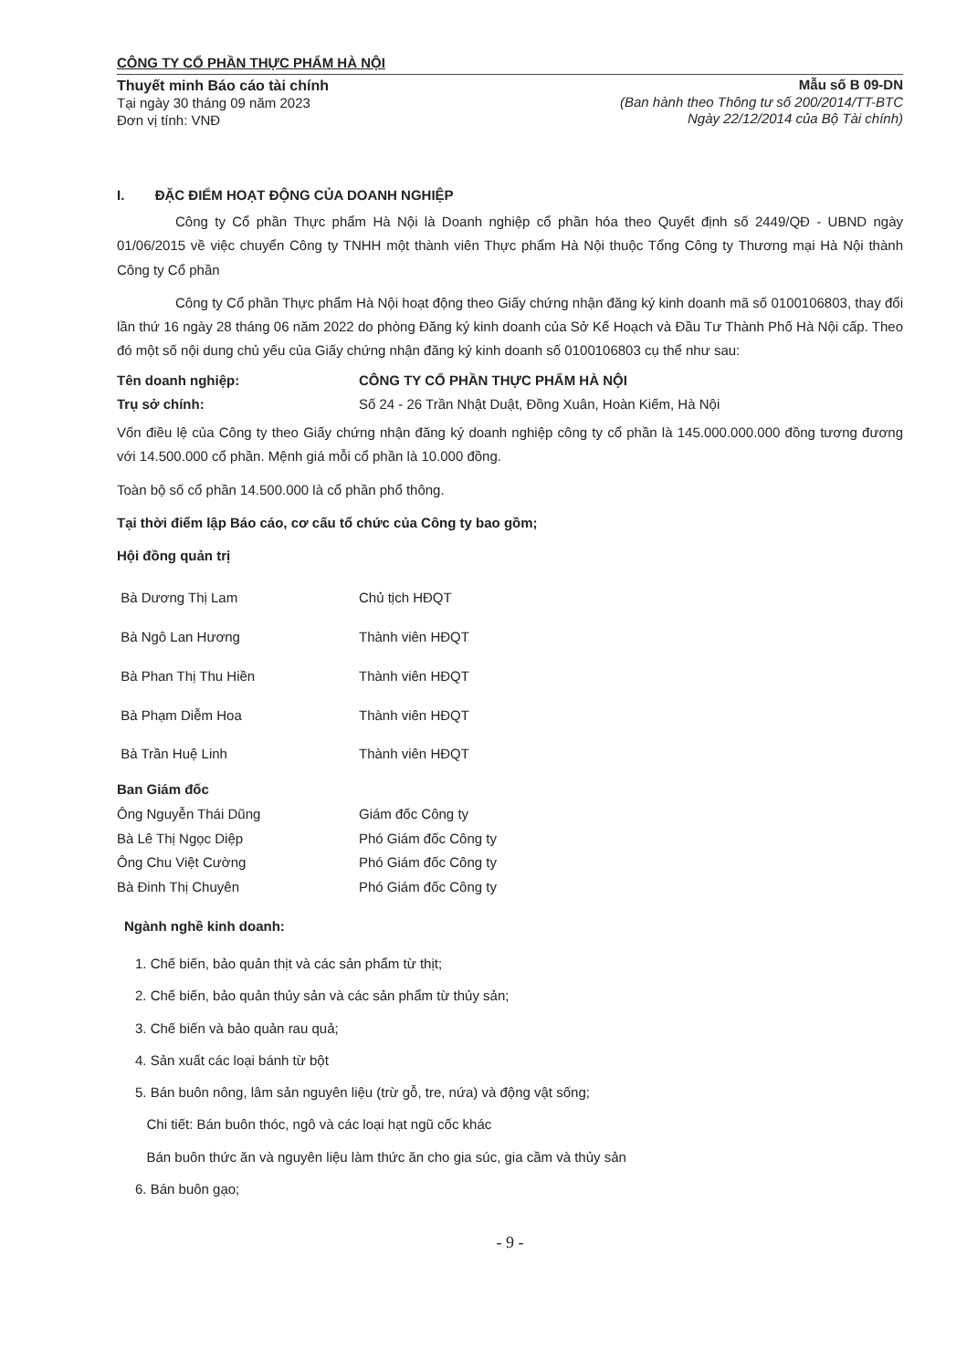CÔNG TY CỔ PHẦN THỰC PHẨM HÀ NỘI
Thuyết minh Báo cáo tài chính
Tại ngày 30 tháng 09 năm 2023
Đơn vị tính: VNĐ
Mẫu số B 09-DN
(Ban hành theo Thông tư số 200/2014/TT-BTC
Ngày 22/12/2014 của Bộ Tài chính)
I. ĐẶC ĐIỂM HOẠT ĐỘNG CỦA DOANH NGHIỆP
Công ty Cổ phần Thực phẩm Hà Nội là Doanh nghiệp cổ phần hóa theo Quyết định số 2449/QĐ - UBND ngày 01/06/2015 về việc chuyển Công ty TNHH một thành viên Thực phẩm Hà Nội thuộc Tổng Công ty Thương mại Hà Nội thành Công ty Cổ phần
Công ty Cổ phần Thực phẩm Hà Nội hoạt động theo Giấy chứng nhận đăng ký kinh doanh mã số 0100106803, thay đổi lần thứ 16 ngày 28 tháng 06 năm 2022 do phòng Đăng ký kinh doanh của Sở Kế Hoạch và Đầu Tư Thành Phố Hà Nội cấp. Theo đó một số nội dung chủ yếu của Giấy chứng nhận đăng ký kinh doanh số 0100106803 cụ thể như sau:
Tên doanh nghiệp: CÔNG TY CỔ PHẦN THỰC PHẨM HÀ NỘI
Trụ sở chính: Số 24 - 26 Trần Nhật Duật, Đồng Xuân, Hoàn Kiếm, Hà Nội
Vốn điều lệ của Công ty theo Giấy chứng nhận đăng ký doanh nghiệp công ty cổ phần là 145.000.000.000 đồng tương đương với 14.500.000 cổ phần. Mệnh giá mỗi cổ phần là 10.000 đồng.
Toàn bộ số cổ phần 14.500.000 là cổ phần phổ thông.
Tại thời điểm lập Báo cáo, cơ cấu tổ chức của Công ty bao gồm;
Hội đồng quản trị
Bà Dương Thị Lam Chủ tịch HĐQT
Bà Ngô Lan Hương Thành viên HĐQT
Bà Phan Thị Thu Hiền Thành viên HĐQT
Bà Phạm Diễm Hoa Thành viên HĐQT
Bà Trần Huệ Linh Thành viên HĐQT
Ban Giám đốc
Ông Nguyễn Thái Dũng Giám đốc Công ty
Bà Lê Thị Ngọc Diệp Phó Giám đốc Công ty
Ông Chu Việt Cường Phó Giám đốc Công ty
Bà Đinh Thị Chuyên Phó Giám đốc Công ty
Ngành nghề kinh doanh:
1. Chế biến, bảo quản thịt và các sản phẩm từ thịt;
2. Chế biến, bảo quản thủy sản và các sản phẩm từ thủy sản;
3. Chế biến và bảo quản rau quả;
4. Sản xuất các loại bánh từ bột
5. Bán buôn nông, lâm sản nguyên liệu (trừ gỗ, tre, nứa) và động vật sống;
Chi tiết: Bán buôn thóc, ngô và các loại hạt ngũ cốc khác
Bán buôn thức ăn và nguyên liệu làm thức ăn cho gia súc, gia cầm và thủy sản
6. Bán buôn gạo;
- 9 -